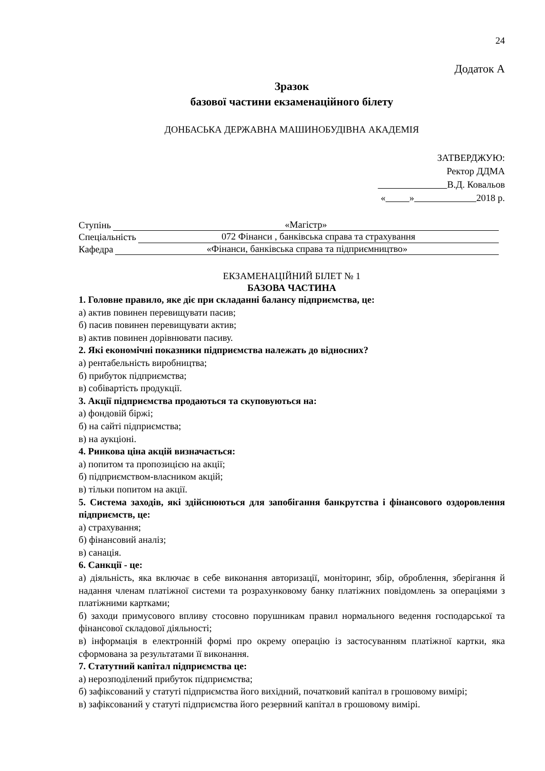24
Додаток А
Зразок
базової частини екзаменаційного білету
ДОНБАСЬКА ДЕРЖАВНА МАШИНОБУДІВНА АКАДЕМІЯ
ЗАТВЕРДЖУЮ:
Ректор ДДМА
В.Д. Ковальов
« » 2018 р.
Ступінь «Магістр»
Спеціальність 072 Фінанси , банківська справа та страхування
Кафедра «Фінанси, банківська справа та підприємництво»
ЕКЗАМЕНАЦІЙНИЙ БІЛЕТ № 1
БАЗОВА ЧАСТИНА
1. Головне правило, яке діє при складанні балансу підприємства, це:
а) актив повинен перевищувати пасив;
б) пасив повинен перевищувати актив;
в) актив повинен дорівнювати пасиву.
2. Які економічні показники підприємства належать до відносних?
а) рентабельність виробництва;
б) прибуток підприємства;
в) собівартість продукції.
3. Акції підприємства продаються та скуповуються на:
а) фондовій біржі;
б) на сайті підприємства;
в) на аукціоні.
4. Ринкова ціна акцій визначається:
а) попитом та пропозицією на акції;
б) підприємством-власником акцій;
в) тільки попитом на акції.
5. Система заходів, які здійснюються для запобігання банкрутства і фінансового оздоровлення підприємств, це:
а) страхування;
б) фінансовий аналіз;
в) санація.
6. Санкції - це:
а) діяльність, яка включає в себе виконання авторизації, моніторинг, збір, оброблення, зберігання й надання членам платіжної системи та розрахунковому банку платіжних повідомлень за операціями з платіжними картками;
б) заходи примусового впливу стосовно порушникам правил нормального ведення господарської та фінансової складової діяльності;
в) інформація в електронній формі про окрему операцію із застосуванням платіжної картки, яка сформована за результатами її виконання.
7. Статутний капітал підприємства це:
а) нерозподілений прибуток підприємства;
б) зафіксований у статуті підприємства його вихідний, початковий капітал в грошовому вимірі;
в) зафіксований у статуті підприємства його резервний капітал в грошовому вимірі.